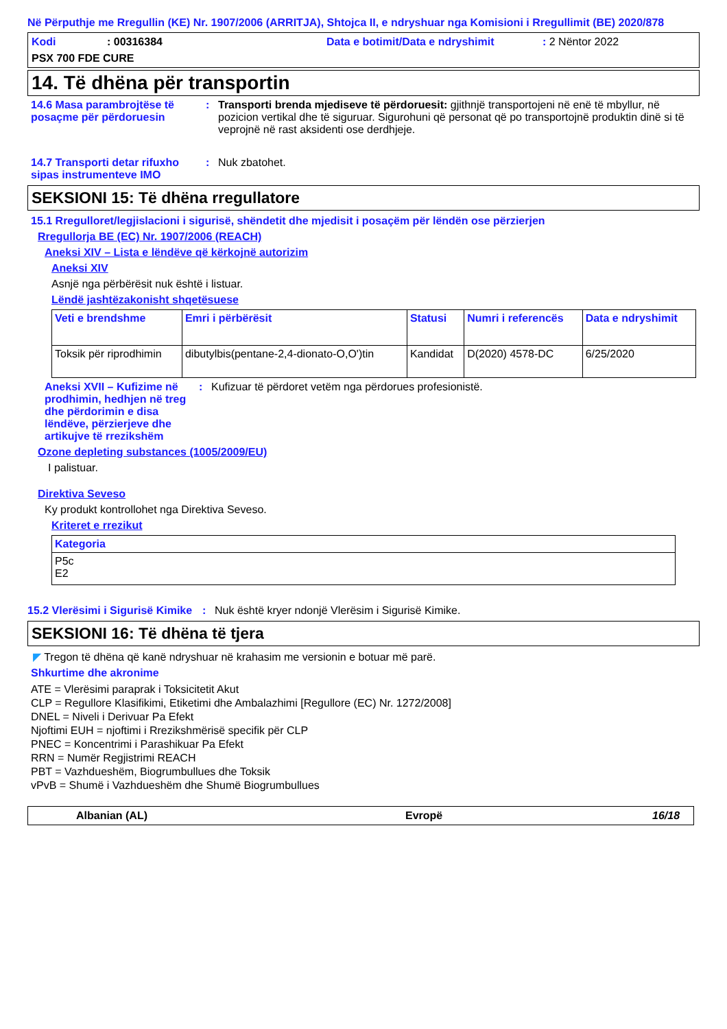Në Përputhje me Rregullin (KE) Nr. 1907/2006 (ARRITJA), Shtojca II, e ndryshuar nga Komisioni i Rregullimit (BE) 2020/878
Kodi: 00316384 Data e botimit/Data e ndryshimit: 2 Nëntor 2022
PSX 700 FDE CURE
14. Të dhëna për transportin
14.6 Masa parambrojtëse të posaçme për përdoruesin
: Transporti brenda mjediseve të përdoruesit: gjithnjë transportojeni në enë të mbyllur, në pozicion vertikal dhe të siguruar. Sigurohuni që personat që po transportojnë produktin dinë si të veprojnë në rast aksidenti ose derdhjeje.
14.7 Transporti detar rifuxho sipas instrumenteve IMO
: Nuk zbatohet.
SEKSIONI 15: Të dhëna rregullatore
15.1 Rregulloret/legjislacioni i sigurisë, shëndetit dhe mjedisit i posaçëm për lëndën ose përzierjen
Rregullorja BE (EC) Nr. 1907/2006 (REACH)
Aneksi XIV – Lista e lëndëve që kërkojnë autorizim
Aneksi XIV
Asnjë nga përbërësit nuk është i listuar.
Lëndë jashtëzakonisht shqetësuese
| Veti e brendshme | Emri i përbërësit | Statusi | Numri i referencës | Data e ndryshimit |
| --- | --- | --- | --- | --- |
| Toksik për riprodhimin | dibutylbis(pentane-2,4-dionato-O,O')tin | Kandidat | D(2020) 4578-DC | 6/25/2020 |
Aneksi XVII – Kufizime në prodhimin, hedhjen në treg dhe përdorimin e disa lëndëve, përzierjeve dhe artikujve të rrezikshëm
: Kufizuar të përdoret vetëm nga përdorues profesionistë.
Ozone depleting substances (1005/2009/EU)
I palistuar.
Direktiva Seveso
Ky produkt kontrollohet nga Direktiva Seveso.
Kriteret e rrezikut
| Kategoria |
| --- |
| P5c E2 |
15.2 Vlerësimi i Sigurisë Kimike
: Nuk është kryer ndonjë Vlerësim i Sigurisë Kimike.
SEKSIONI 16: Të dhëna të tjera
◤ Tregon të dhëna që kanë ndryshuar në krahasim me versionin e botuar më parë.
Shkurtime dhe akronime
ATE = Vlerësimi paraprak i Toksicitetit Akut
CLP = Regullore Klasifikimi, Etiketimi dhe Ambalazhimi [Regullore (EC) Nr. 1272/2008]
DNEL = Niveli i Derivuar Pa Efekt
Njoftimi EUH = njoftimi i Rrezikshmërisë specifik për CLP
PNEC = Koncentrimi i Parashikuar Pa Efekt
RRN = Numër Regjistrimi REACH
PBT = Vazhdueshëm, Biogrumbullues dhe Toksik
vPvB = Shumë i Vazhdueshëm dhe Shumë Biogrumbullues
Albanian (AL) Evropë 16/18